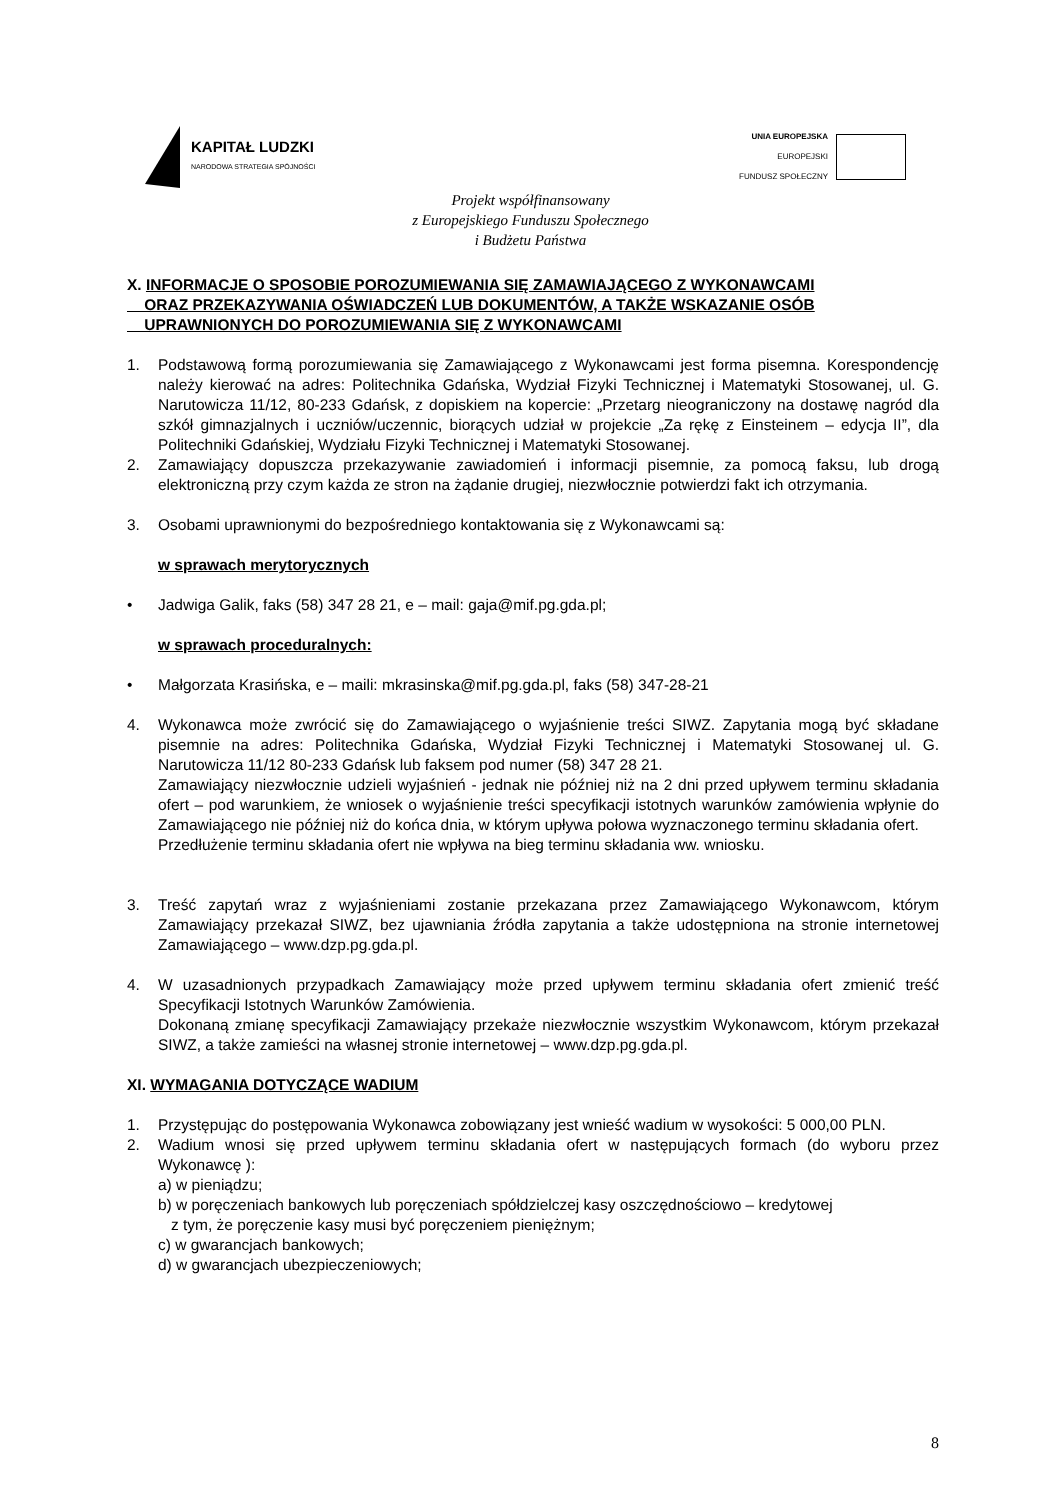KAPITAŁ LUDZKI
NARODOWA STRATEGIA SPÓJNOŚCI
UNIA EUROPEJSKA
EUROPEJSKI
FUNDUSZ SPOŁECZNY
Projekt współfinansowany
z Europejskiego Funduszu Społecznego
i Budżetu Państwa
X. INFORMACJE O SPOSOBIE POROZUMIEWANIA SIĘ ZAMAWIAJĄCEGO Z WYKONAWCAMI
ORAZ PRZEKAZYWANIA OŚWIADCZEŃ LUB DOKUMENTÓW, A TAKŻE WSKAZANIE OSÓB
UPRAWNIONYCH DO POROZUMIEWANIA SIĘ Z WYKONAWCAMI
1. Podstawową formą porozumiewania się Zamawiającego z Wykonawcami jest forma pisemna. Korespondencję należy kierować na adres: Politechnika Gdańska, Wydział Fizyki Technicznej i Matematyki Stosowanej, ul. G. Narutowicza 11/12, 80-233 Gdańsk, z dopiskiem na kopercie: „Przetarg nieograniczony na dostawę nagród dla szkół gimnazjalnych i uczniów/uczennic, biorących udział w projekcie „Za rękę z Einsteinem – edycja II”, dla Politechniki Gdańskiej, Wydziału Fizyki Technicznej i Matematyki Stosowanej.
2. Zamawiający dopuszcza przekazywanie zawiadomień i informacji pisemnie, za pomocą faksu, lub drogą elektroniczną przy czym każda ze stron na żądanie drugiej, niezwłocznie potwierdzi fakt ich otrzymania.
3. Osobami uprawnionymi do bezpośredniego kontaktowania się z Wykonawcami są:
w sprawach merytorycznych
• Jadwiga Galik, faks (58) 347 28 21, e – mail: gaja@mif.pg.gda.pl;
w sprawach proceduralnych:
• Małgorzata Krasińska, e – maili: mkrasinska@mif.pg.gda.pl, faks (58) 347-28-21
4. Wykonawca może zwrócić się do Zamawiającego o wyjaśnienie treści SIWZ. Zapytania mogą być składane pisemnie na adres: Politechnika Gdańska, Wydział Fizyki Technicznej i Matematyki Stosowanej ul. G. Narutowicza 11/12 80-233 Gdańsk lub faksem pod numer (58) 347 28 21.
Zamawiający niezwłocznie udzieli wyjaśnień - jednak nie później niż na 2 dni przed upływem terminu składania ofert – pod warunkiem, że wniosek o wyjaśnienie treści specyfikacji istotnych warunków zamówienia wpłynie do Zamawiającego nie później niż do końca dnia, w którym upływa połowa wyznaczonego terminu składania ofert.
Przedłużenie terminu składania ofert nie wpływa na bieg terminu składania ww. wniosku.
3. Treść zapytań wraz z wyjaśnieniami zostanie przekazana przez Zamawiającego Wykonawcom, którym Zamawiający przekazał SIWZ, bez ujawniania źródła zapytania a także udostępniona na stronie internetowej Zamawiającego – www.dzp.pg.gda.pl.
4. W uzasadnionych przypadkach Zamawiający może przed upływem terminu składania ofert zmienić treść Specyfikacji Istotnych Warunków Zamówienia.
Dokonaną zmianę specyfikacji Zamawiający przekaże niezwłocznie wszystkim Wykonawcom, którym przekazał SIWZ, a także zamieści na własnej stronie internetowej – www.dzp.pg.gda.pl.
XI. WYMAGANIA DOTYCZĄCE WADIUM
1. Przystępując do postępowania Wykonawca zobowiązany jest wnieść wadium w wysokości: 5 000,00 PLN.
2. Wadium wnosi się przed upływem terminu składania ofert w następujących formach (do wyboru przez Wykonawcę ):
a) w pieniądzu;
b) w poręczeniach bankowych lub poręczeniach spółdzielczej kasy oszczędnościowo – kredytowej
z tym, że poręczenie kasy musi być poręczeniem pieniężnym;
c) w gwarancjach bankowych;
d) w gwarancjach ubezpieczeniowych;
8